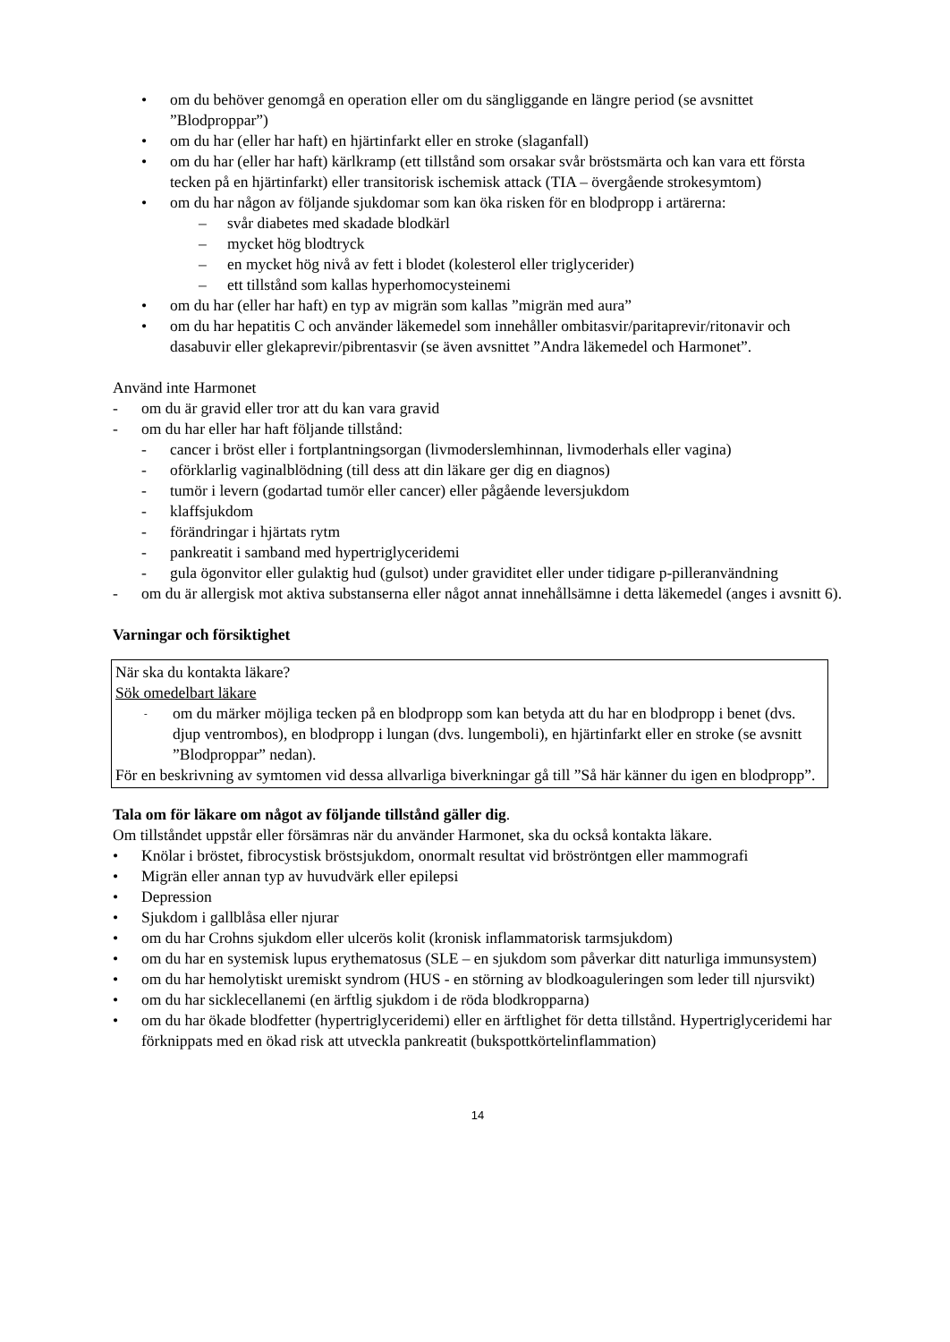• om du behöver genomgå en operation eller om du sängliggande en längre period (se avsnittet ”Blodproppar”)
• om du har (eller har haft) en hjärtinfarkt eller en stroke (slaganfall)
• om du har (eller har haft) kärlkramp (ett tillstånd som orsakar svår bröstsmärta och kan vara ett första tecken på en hjärtinfarkt) eller transitorisk ischemisk attack (TIA – övergående strokesymtom)
• om du har någon av följande sjukdomar som kan öka risken för en blodpropp i artärerna:
– svår diabetes med skadade blodkärl
– mycket hög blodtryck
– en mycket hög nivå av fett i blodet (kolesterol eller triglycerider)
– ett tillstånd som kallas hyperhomocysteinemi
• om du har (eller har haft) en typ av migrän som kallas ”migrän med aura”
• om du har hepatitis C och använder läkemedel som innehåller ombitasvir/paritaprevir/ritonavir och dasabuvir eller glekaprevir/pibrentasvir (se även avsnittet ”Andra läkemedel och Harmonet”.
Använd inte Harmonet
- om du är gravid eller tror att du kan vara gravid
- om du har eller har haft följande tillstånd:
- cancer i bröst eller i fortplantningsorgan (livmoderslemhinnan, livmoderhals eller vagina)
- oförklarlig vaginalblödning (till dess att din läkare ger dig en diagnos)
- tumör i levern (godartad tumör eller cancer) eller pågående leversjukdom
- klaffsjukdom
- förändringar i hjärtats rytm
- pankreatit i samband med hypertriglyceridemi
- gula ögonvitor eller gulaktig hud (gulsot) under graviditet eller under tidigare p-pilleranvändning
- om du är allergisk mot aktiva substanserna eller något annat innehållsämne i detta läkemedel (anges i avsnitt 6).
Varningar och försiktighet
När ska du kontakta läkare?
Sök omedelbart läkare
- om du märker möjliga tecken på en blodpropp som kan betyda att du har en blodpropp i benet (dvs. djup ventrombos), en blodpropp i lungan (dvs. lungemboli), en hjärtinfarkt eller en stroke (se avsnitt ”Blodproppar” nedan).
För en beskrivning av symtomen vid dessa allvarliga biverkningar gå till ”Så här känner du igen en blodpropp”.
Tala om för läkare om något av följande tillstånd gäller dig.
Om tillståndet uppstår eller försämras när du använder Harmonet, ska du också kontakta läkare.
• Knölar i bröstet, fibrocystisk bröstsjukdom, onormalt resultat vid bröströntgen eller mammografi
• Migrän eller annan typ av huvudvärk eller epilepsi
• Depression
• Sjukdom i gallblåsa eller njurar
• om du har Crohns sjukdom eller ulcerös kolit (kronisk inflammatorisk tarmsjukdom)
• om du har en systemisk lupus erythematosus (SLE – en sjukdom som påverkar ditt naturliga immunsystem)
• om du har hemolytiskt uremiskt syndrom (HUS - en störning av blodkoaguleringen som leder till njursvikt)
• om du har sicklecellanemi (en ärftlig sjukdom i de röda blodkropparna)
• om du har ökade blodfetter (hypertriglyceridemi) eller en ärftlighet för detta tillstånd. Hypertriglyceridemi har förknippats med en ökad risk att utveckla pankreatit (bukspottkörtelinflammation)
14